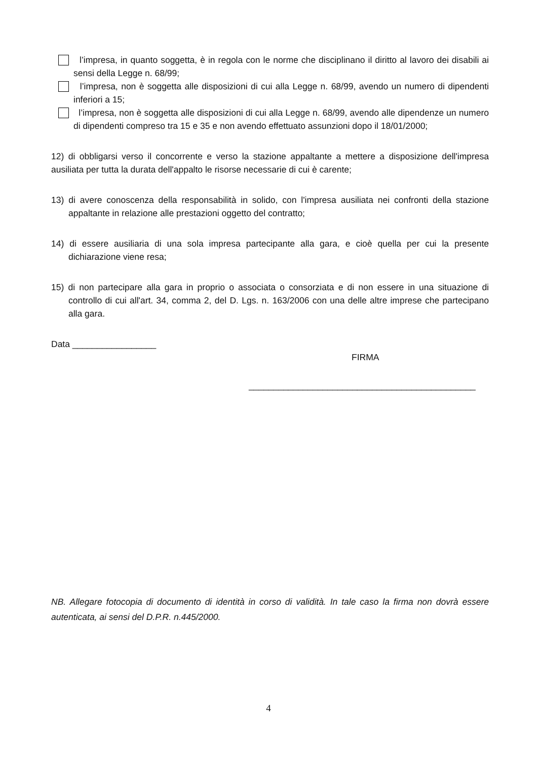l’impresa, in quanto soggetta, è in regola con le norme che disciplinano il diritto al lavoro dei disabili ai sensi della Legge n. 68/99;
l’impresa, non è soggetta alle disposizioni di cui alla Legge n. 68/99, avendo un numero di dipendenti inferiori a 15;
l’impresa, non è soggetta alle disposizioni di cui alla Legge n. 68/99, avendo alle dipendenze un numero di dipendenti compreso tra 15 e 35 e non avendo effettuato assunzioni dopo il 18/01/2000;
12) di obbligarsi verso il concorrente e verso la stazione appaltante a mettere a disposizione dell'impresa ausiliata per tutta la durata dell'appalto le risorse necessarie di cui è carente;
13) di avere conoscenza della responsabilità in solido, con l'impresa ausiliata nei confronti della stazione appaltante in relazione alle prestazioni oggetto del contratto;
14) di essere ausiliaria di una sola impresa partecipante alla gara, e cioè quella per cui la presente dichiarazione viene resa;
15) di non partecipare alla gara in proprio o associata o consorziata e di non essere in una situazione di controllo di cui all'art. 34, comma 2, del D. Lgs. n. 163/2006 con una delle altre imprese che partecipano alla gara.
Data _________________
FIRMA
______________________________________________
NB. Allegare fotocopia di documento di identità in corso di validità. In tale caso la firma non dovrà essere autenticata, ai sensi del D.P.R. n.445/2000.
4